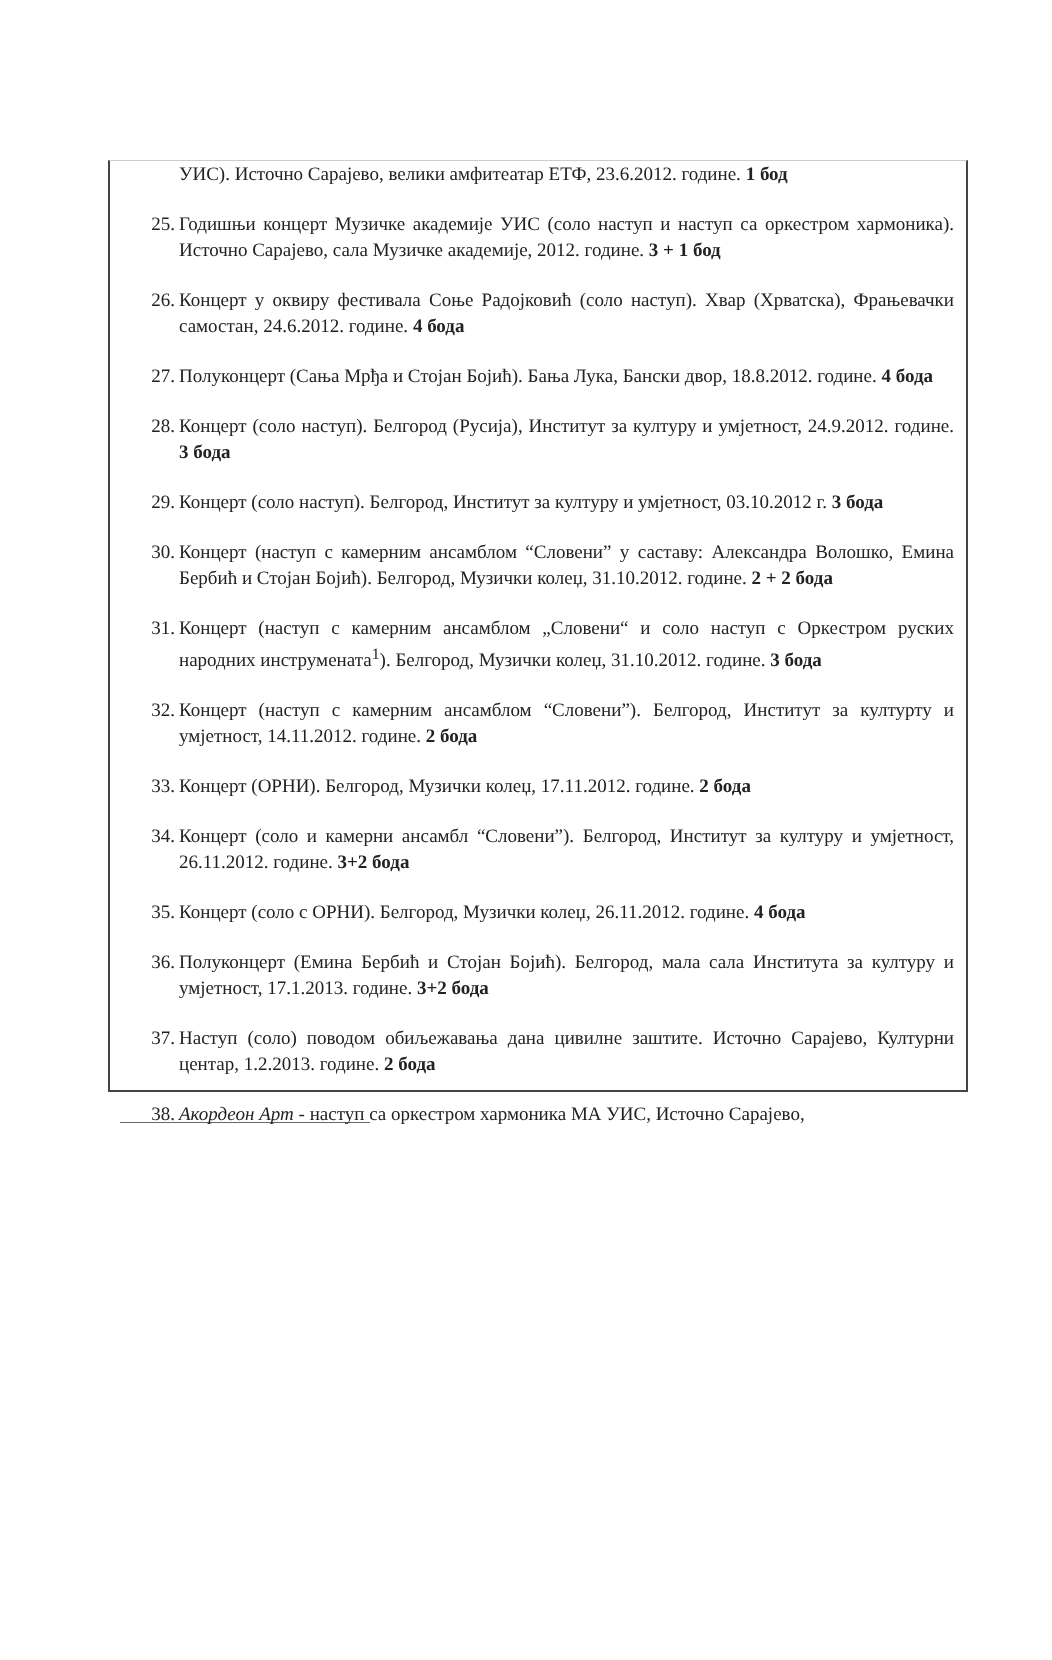УИС). Источно Сарајево, велики амфитеатар ЕТФ, 23.6.2012. године. 1 бод
25. Годишњи концерт Музичке академије УИС (соло наступ и наступ са оркестром хармоника). Источно Сарајево, сала Музичке академије, 2012. године. 3 + 1 бод
26. Концерт у оквиру фестивала Соње Радојковић (соло наступ). Хвар (Хрватска), Фрањевачки самостан, 24.6.2012. године. 4 бода
27. Полуконцерт (Сања Мрђа и Стојан Бојић). Бања Лука, Бански двор, 18.8.2012. године. 4 бода
28. Концерт (соло наступ). Белгород (Русија), Институт за културу и умјетност, 24.9.2012. године. 3 бода
29. Концерт (соло наступ). Белгород, Институт за културу и умјетност, 03.10.2012 г. 3 бода
30. Концерт (наступ с камерним ансамблом “Словени” у саставу: Александра Волошко, Емина Бербић и Стојан Бојић). Белгород, Музички колеџ, 31.10.2012. године. 2 + 2 бода
31. Концерт (наступ с камерним ансамблом „Словени“ и соло наступ с Оркестром руских народних инструмената<sup>1</sup>). Белгород, Музички колеџ, 31.10.2012. године. 3 бода
32. Концерт (наступ с камерним ансамблом “Словени”). Белгород, Институт за културту и умјетност, 14.11.2012. године. 2 бода
33. Концерт (ОРНИ). Белгород, Музички колеџ, 17.11.2012. године. 2 бода
34. Концерт (соло и камерни ансамбл “Словени”). Белгород, Институт за културу и умјетност, 26.11.2012. године. 3+2 бода
35. Концерт (соло с ОРНИ). Белгород, Музички колеџ, 26.11.2012. године. 4 бода
36. Полуконцерт (Емина Бербић и Стојан Бојић). Белгород, мала сала Института за културу и умјетност, 17.1.2013. године. 3+2 бода
37. Наступ (соло) поводом обиљежавања дана цивилне заштите. Источно Сарајево, Културни центар, 1.2.2013. године. 2 бода
38. Акордеон Арт - наступ са оркестром хармоника МА УИС, Источно Сарајево,